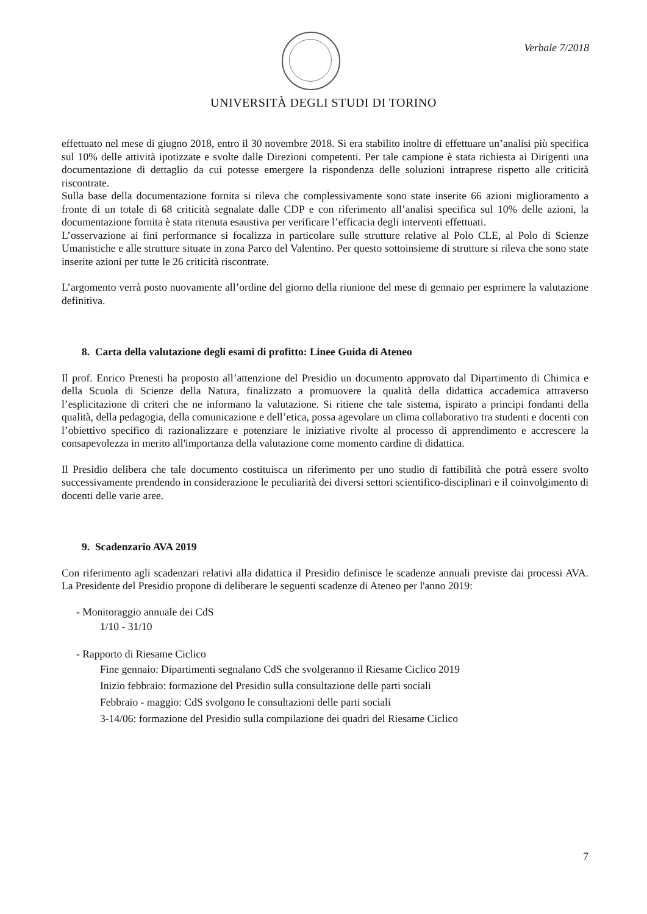Verbale 7/2018
UNIVERSITÀ DEGLI STUDI DI TORINO
effettuato nel mese di giugno 2018, entro il 30 novembre 2018. Si era stabilito inoltre di effettuare un’analisi più specifica sul 10% delle attività ipotizzate e svolte dalle Direzioni competenti. Per tale campione è stata richiesta ai Dirigenti una documentazione di dettaglio da cui potesse emergere la rispondenza delle soluzioni intraprese rispetto alle criticità riscontrate.
Sulla base della documentazione fornita si rileva che complessivamente sono state inserite 66 azioni miglioramento a fronte di un totale di 68 criticità segnalate dalle CDP e con riferimento all’analisi specifica sul 10% delle azioni, la documentazione fornita è stata ritenuta esaustiva per verificare l’efficacia degli interventi effettuati.
L’osservazione ai fini performance si focalizza in particolare sulle strutture relative al Polo CLE, al Polo di Scienze Umanistiche e alle strutture situate in zona Parco del Valentino. Per questo sottoinsieme di strutture si rileva che sono state inserite azioni per tutte le 26 criticità riscontrate.
L’argomento verrà posto nuovamente all’ordine del giorno della riunione del mese di gennaio per esprimere la valutazione definitiva.
8. Carta della valutazione degli esami di profitto: Linee Guida di Ateneo
Il prof. Enrico Prenesti ha proposto all’attenzione del Presidio un documento approvato dal Dipartimento di Chimica e della Scuola di Scienze della Natura, finalizzato a promuovere la qualità della didattica accademica attraverso l’esplicitazione di criteri che ne informano la valutazione. Si ritiene che tale sistema, ispirato a principi fondanti della qualità, della pedagogia, della comunicazione e dell’etica, possa agevolare un clima collaborativo tra studenti e docenti con l’obiettivo specifico di razionalizzare e potenziare le iniziative rivolte al processo di apprendimento e accrescere la consapevolezza in merito all'importanza della valutazione come momento cardine di didattica.
Il Presidio delibera che tale documento costituisca un riferimento per uno studio di fattibilità che potrà essere svolto successivamente prendendo in considerazione le peculiarità dei diversi settori scientifico-disciplinari e il coinvolgimento di docenti delle varie aree.
9. Scadenzario AVA 2019
Con riferimento agli scadenzari relativi alla didattica il Presidio definisce le scadenze annuali previste dai processi AVA. La Presidente del Presidio propone di deliberare le seguenti scadenze di Ateneo per l'anno 2019:
- Monitoraggio annuale dei CdS
1/10 - 31/10
- Rapporto di Riesame Ciclico
Fine gennaio: Dipartimenti segnalano CdS che svolgeranno il Riesame Ciclico 2019
Inizio febbraio: formazione del Presidio sulla consultazione delle parti sociali
Febbraio - maggio: CdS svolgono le consultazioni delle parti sociali
3-14/06: formazione del Presidio sulla compilazione dei quadri del Riesame Ciclico
7